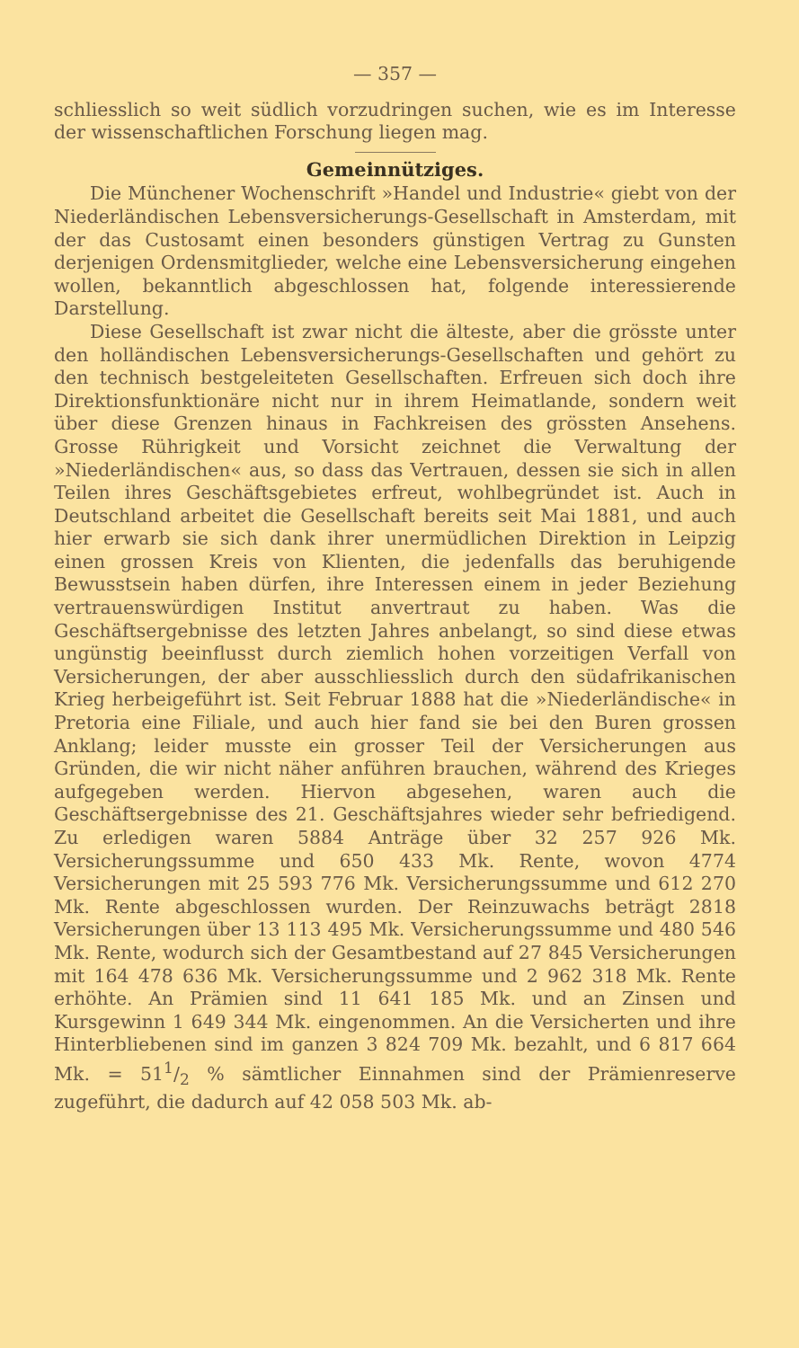— 357 —
schliesslich so weit südlich vorzudringen suchen, wie es im Interesse der wissenschaftlichen Forschung liegen mag.
Gemeinnütziges.
Die Münchener Wochenschrift »Handel und Industrie« giebt von der Niederländischen Lebensversicherungs-Gesellschaft in Amsterdam, mit der das Custosamt einen besonders günstigen Vertrag zu Gunsten derjenigen Ordensmitglieder, welche eine Lebensversicherung eingehen wollen, bekanntlich abgeschlossen hat, folgende interessierende Darstellung.
Diese Gesellschaft ist zwar nicht die älteste, aber die grösste unter den holländischen Lebensversicherungs-Gesellschaften und gehört zu den technisch bestgeleiteten Gesellschaften. Erfreuen sich doch ihre Direktionsfunktionäre nicht nur in ihrem Heimatlande, sondern weit über diese Grenzen hinaus in Fachkreisen des grössten Ansehens. Grosse Rührigkeit und Vorsicht zeichnet die Verwaltung der »Niederländischen« aus, so dass das Vertrauen, dessen sie sich in allen Teilen ihres Geschäftsgebietes erfreut, wohlbegründet ist. Auch in Deutschland arbeitet die Gesellschaft bereits seit Mai 1881, und auch hier erwarb sie sich dank ihrer unermüdlichen Direktion in Leipzig einen grossen Kreis von Klienten, die jedenfalls das beruhigende Bewusstsein haben dürfen, ihre Interessen einem in jeder Beziehung vertrauenswürdigen Institut anvertraut zu haben. Was die Geschäftsergebnisse des letzten Jahres anbelangt, so sind diese etwas ungünstig beeinflusst durch ziemlich hohen vorzeitigen Verfall von Versicherungen, der aber ausschliesslich durch den südafrikanischen Krieg herbeigeführt ist. Seit Februar 1888 hat die »Niederländische« in Pretoria eine Filiale, und auch hier fand sie bei den Buren grossen Anklang; leider musste ein grosser Teil der Versicherungen aus Gründen, die wir nicht näher anführen brauchen, während des Krieges aufgegeben werden. Hiervon abgesehen, waren auch die Geschäftsergebnisse des 21. Geschäftsjahres wieder sehr befriedigend. Zu erledigen waren 5884 Anträge über 32 257 926 Mk. Versicherungssumme und 650 433 Mk. Rente, wovon 4774 Versicherungen mit 25 593 776 Mk. Versicherungssumme und 612 270 Mk. Rente abgeschlossen wurden. Der Reinzuwachs beträgt 2818 Versicherungen über 13 113 495 Mk. Versicherungssumme und 480 546 Mk. Rente, wodurch sich der Gesamtbestand auf 27 845 Versicherungen mit 164 478 636 Mk. Versicherungssumme und 2 962 318 Mk. Rente erhöhte. An Prämien sind 11 641 185 Mk. und an Zinsen und Kursgewinn 1 649 344 Mk. eingenommen. An die Versicherten und ihre Hinterbliebenen sind im ganzen 3 824 709 Mk. bezahlt, und 6 817 664 Mk. = 511/2 % sämtlicher Einnahmen sind der Prämienreserve zugeführt, die dadurch auf 42 058 503 Mk. ab-